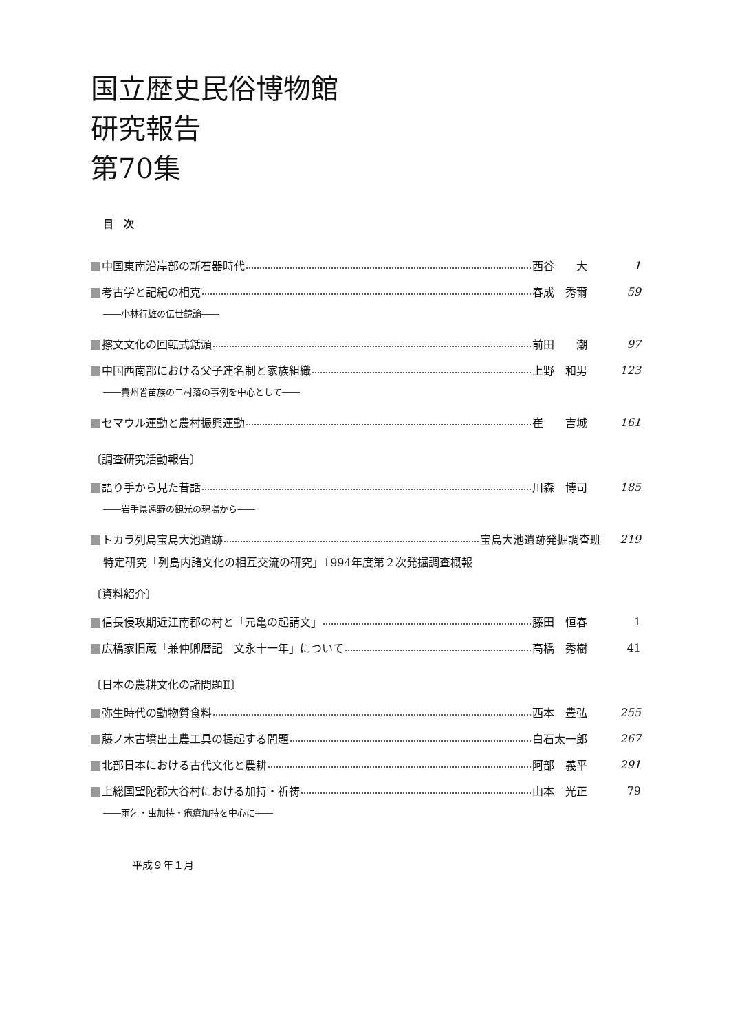国立歴史民俗博物館
研究報告
第70集
目　次
中国東南沿岸部の新石器時代 西谷　　大 1
考古学と記紀の相克 春成　秀爾 59
――小林行雄の伝世鏡論――
擦文文化の回転式銛頭 前田　　潮 97
中国西南部における父子連名制と家族組織 上野　和男 123
――貴州省苗族の二村落の事例を中心として――
セマウル運動と農村振興運動 崔　　吉城 161
〔調査研究活動報告〕
語り手から見た昔話 川森　博司 185
――岩手県遠野の観光の現場から――
トカラ列島宝島大池遺跡 宝島大池遺跡発掘調査班 219
特定研究「列島内諸文化の相互交流の研究」1994年度第２次発掘調査概報
〔資料紹介〕
信長侵攻期近江南郡の村と「元亀の起請文」 藤田　恒春 1
広橋家旧蔵「兼仲卿暦記　文永十一年」について 高橋　秀樹 41
〔日本の農耕文化の諸問題Ⅱ〕
弥生時代の動物質食料 西本　豊弘 255
藤ノ木古墳出土農工具の提起する問題 白石太一郎 267
北部日本における古代文化と農耕 阿部　義平 291
上総国望陀郡大谷村における加持・祈祷 山本　光正 79
――雨乞・虫加持・疱瘡加持を中心に――
平成９年１月